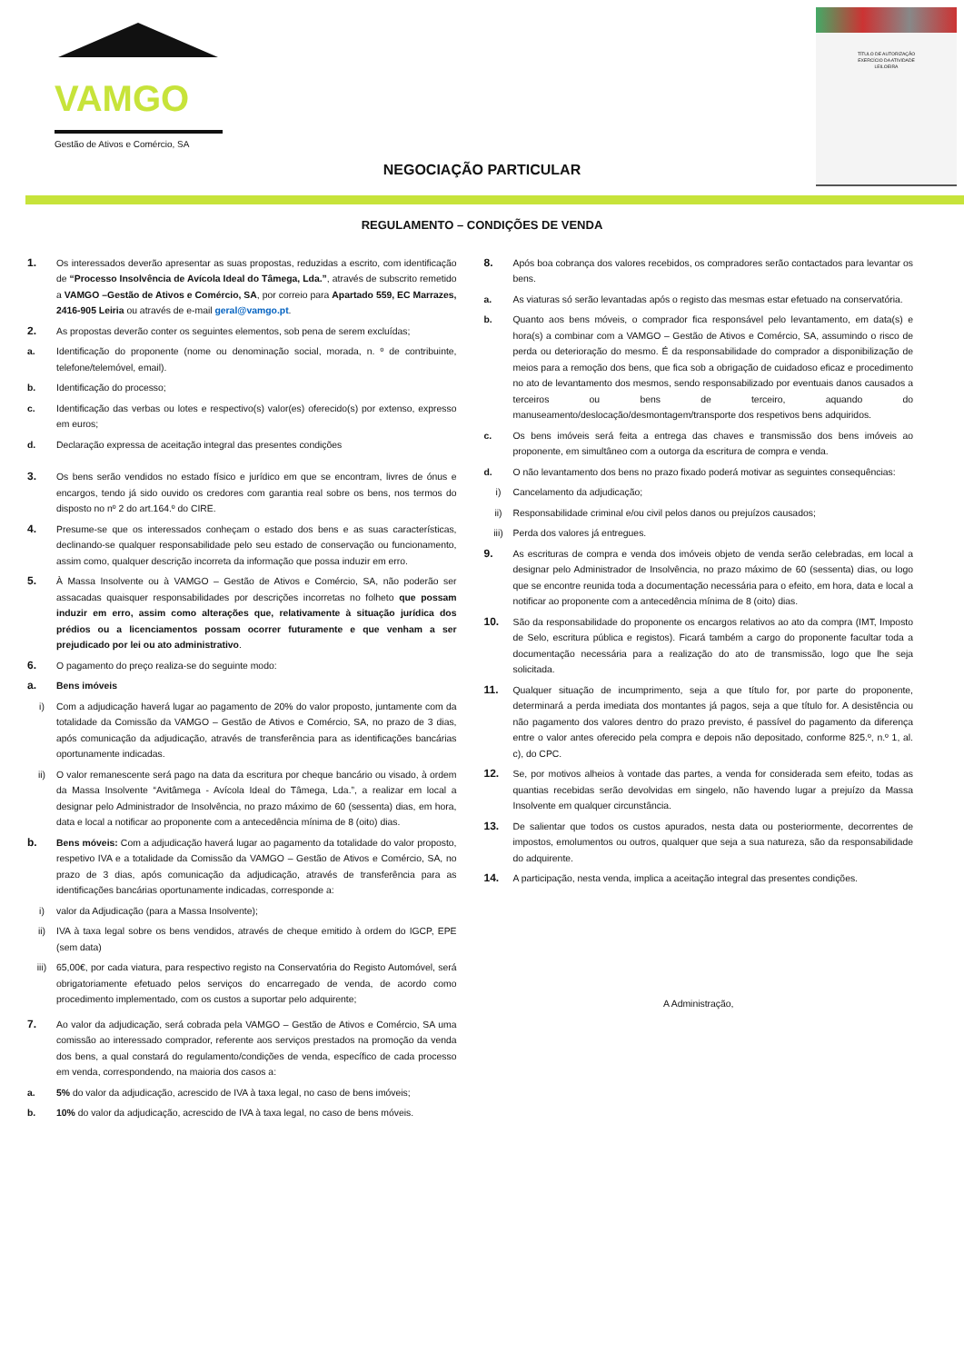VAMGO
Gestão de Ativos e Comércio, SA
NEGOCIAÇÃO PARTICULAR
TÍTULO DE AUTORIZAÇÃO
EXERCÍCIO DA ATIVIDADE
LEILOEIRA
REGULAMENTO – CONDIÇÕES DE VENDA
1. Os interessados deverão apresentar as suas propostas, reduzidas a escrito, com identificação de “Processo Insolvência de Avícola Ideal do Tâmega, Lda.”, através de subscrito remetido a VAMGO –Gestão de Ativos e Comércio, SA, por correio para Apartado 559, EC Marrazes, 2416-905 Leiria ou através de e-mail geral@vamgo.pt.
2. As propostas deverão conter os seguintes elementos, sob pena de serem excluídas;
a. Identificação do proponente (nome ou denominação social, morada, n. º de contribuinte, telefone/telemóvel, email).
b. Identificação do processo;
c. Identificação das verbas ou lotes e respectivo(s) valor(es) oferecido(s) por extenso, expresso em euros;
d. Declaração expressa de aceitação integral das presentes condições
3. Os bens serão vendidos no estado físico e jurídico em que se encontram, livres de ónus e encargos, tendo já sido ouvido os credores com garantia real sobre os bens, nos termos do disposto no nº 2 do art.164.º do CIRE.
4. Presume-se que os interessados conheçam o estado dos bens e as suas características, declinando-se qualquer responsabilidade pelo seu estado de conservação ou funcionamento, assim como, qualquer descrição incorreta da informação que possa induzir em erro.
5. À Massa Insolvente ou à VAMGO – Gestão de Ativos e Comércio, SA, não poderão ser assacadas quaisquer responsabilidades por descrições incorretas no folheto que possam induzir em erro, assim como alterações que, relativamente à situação jurídica dos prédios ou a licenciamentos possam ocorrer futuramente e que venham a ser prejudicado por lei ou ato administrativo.
6. O pagamento do preço realiza-se do seguinte modo:
a. Bens imóveis
i) Com a adjudicação haverá lugar ao pagamento de 20% do valor proposto, juntamente com da totalidade da Comissão da VAMGO – Gestão de Ativos e Comércio, SA, no prazo de 3 dias, após comunicação da adjudicação, através de transferência para as identificações bancárias oportunamente indicadas.
ii) O valor remanescente será pago na data da escritura por cheque bancário ou visado, à ordem da Massa Insolvente “Avitâmega - Avícola Ideal do Tâmega, Lda.”, a realizar em local a designar pelo Administrador de Insolvência, no prazo máximo de 60 (sessenta) dias, em hora, data e local a notificar ao proponente com a antecedência mínima de 8 (oito) dias.
b. Bens móveis: Com a adjudicação haverá lugar ao pagamento da totalidade do valor proposto, respetivo IVA e a totalidade da Comissão da VAMGO – Gestão de Ativos e Comércio, SA, no prazo de 3 dias, após comunicação da adjudicação, através de transferência para as identificações bancárias oportunamente indicadas, corresponde a:
i) valor da Adjudicação (para a Massa Insolvente);
ii) IVA à taxa legal sobre os bens vendidos, através de cheque emitido à ordem do IGCP, EPE (sem data)
iii) 65,00€, por cada viatura, para respectivo registo na Conservatória do Registo Automóvel, será obrigatoriamente efetuado pelos serviços do encarregado de venda, de acordo como procedimento implementado, com os custos a suportar pelo adquirente;
7. Ao valor da adjudicação, será cobrada pela VAMGO – Gestão de Ativos e Comércio, SA uma comissão ao interessado comprador, referente aos serviços prestados na promoção da venda dos bens, a qual constará do regulamento/condições de venda, específico de cada processo em venda, correspondendo, na maioria dos casos a:
a. 5% do valor da adjudicação, acrescido de IVA à taxa legal, no caso de bens imóveis;
b. 10% do valor da adjudicação, acrescido de IVA à taxa legal, no caso de bens móveis.
8. Após boa cobrança dos valores recebidos, os compradores serão contactados para levantar os bens.
a. As viaturas só serão levantadas após o registo das mesmas estar efetuado na conservatória.
b. Quanto aos bens móveis, o comprador fica responsável pelo levantamento, em data(s) e hora(s) a combinar com a VAMGO – Gestão de Ativos e Comércio, SA, assumindo o risco de perda ou deterioração do mesmo. É da responsabilidade do comprador a disponibilização de meios para a remoção dos bens, que fica sob a obrigação de cuidadoso eficaz e procedimento no ato de levantamento dos mesmos, sendo responsabilizado por eventuais danos causados a terceiros ou bens de terceiro, aquando do manuseamento/deslocação/desmontagem/transporte dos respetivos bens adquiridos.
c. Os bens imóveis será feita a entrega das chaves e transmissão dos bens imóveis ao proponente, em simultâneo com a outorga da escritura de compra e venda.
d. O não levantamento dos bens no prazo fixado poderá motivar as seguintes consequências:
i) Cancelamento da adjudicação;
ii) Responsabilidade criminal e/ou civil pelos danos ou prejuízos causados;
iii) Perda dos valores já entregues.
9. As escrituras de compra e venda dos imóveis objeto de venda serão celebradas, em local a designar pelo Administrador de Insolvência, no prazo máximo de 60 (sessenta) dias, ou logo que se encontre reunida toda a documentação necessária para o efeito, em hora, data e local a notificar ao proponente com a antecedência mínima de 8 (oito) dias.
10. São da responsabilidade do proponente os encargos relativos ao ato da compra (IMT, Imposto de Selo, escritura pública e registos). Ficará também a cargo do proponente facultar toda a documentação necessária para a realização do ato de transmissão, logo que lhe seja solicitada.
11. Qualquer situação de incumprimento, seja a que título for, por parte do proponente, determinará a perda imediata dos montantes já pagos, seja a que título for. A desistência ou não pagamento dos valores dentro do prazo previsto, é passível do pagamento da diferença entre o valor antes oferecido pela compra e depois não depositado, conforme 825.º, n.º 1, al. c), do CPC.
12. Se, por motivos alheios à vontade das partes, a venda for considerada sem efeito, todas as quantias recebidas serão devolvidas em singelo, não havendo lugar a prejuízo da Massa Insolvente em qualquer circunstância.
13. De salientar que todos os custos apurados, nesta data ou posteriormente, decorrentes de impostos, emolumentos ou outros, qualquer que seja a sua natureza, são da responsabilidade do adquirente.
14. A participação, nesta venda, implica a aceitação integral das presentes condições.
A Administração,